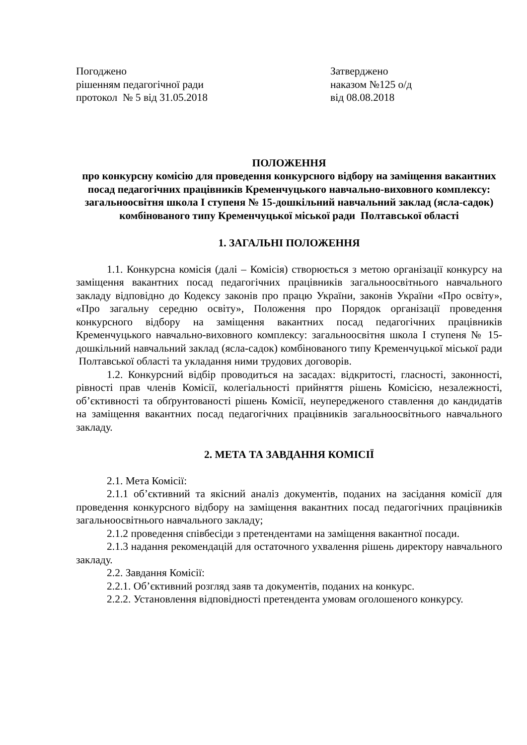Погоджено
рішенням педагогічної ради
протокол № 5 від 31.05.2018
Затверджено
наказом №125 о/д
від 08.08.2018
ПОЛОЖЕННЯ
про конкурсну комісію для проведення конкурсного відбору на заміщення вакантних посад педагогічних працівників Кременчуцького навчально-виховного комплексу: загальноосвітня школа І ступеня № 15-дошкільний навчальний заклад (ясла-садок) комбінованого типу Кременчуцької міської ради Полтавської області
1. ЗАГАЛЬНІ ПОЛОЖЕННЯ
1.1. Конкурсна комісія (далі – Комісія) створюється з метою організації конкурсу на заміщення вакантних посад педагогічних працівників загальноосвітнього навчального закладу відповідно до Кодексу законів про працю України, законів України «Про освіту», «Про загальну середню освіту», Положення про Порядок організації проведення конкурсного відбору на заміщення вакантних посад педагогічних працівників Кременчуцького навчально-виховного комплексу: загальноосвітня школа І ступеня № 15-дошкільний навчальний заклад (ясла-садок) комбінованого типу Кременчуцької міської ради Полтавської області та укладання ними трудових договорів.
1.2. Конкурсний відбір проводиться на засадах: відкритості, гласності, законності, рівності прав членів Комісії, колегіальності прийняття рішень Комісією, незалежності, об’єктивності та обґрунтованості рішень Комісії, неупередженого ставлення до кандидатів на заміщення вакантних посад педагогічних працівників загальноосвітнього навчального закладу.
2. МЕТА ТА ЗАВДАННЯ КОМІСІЇ
2.1. Мета Комісії:
2.1.1 об’єктивний та якісний аналіз документів, поданих на засідання комісії для проведення конкурсного відбору на заміщення вакантних посад педагогічних працівників загальноосвітнього навчального закладу;
2.1.2 проведення співбесіди з претендентами на заміщення вакантної посади.
2.1.3 надання рекомендацій для остаточного ухвалення рішень директору навчального закладу.
2.2. Завдання Комісії:
2.2.1. Об’єктивний розгляд заяв та документів, поданих на конкурс.
2.2.2. Установлення відповідності претендента умовам оголошеного конкурсу.